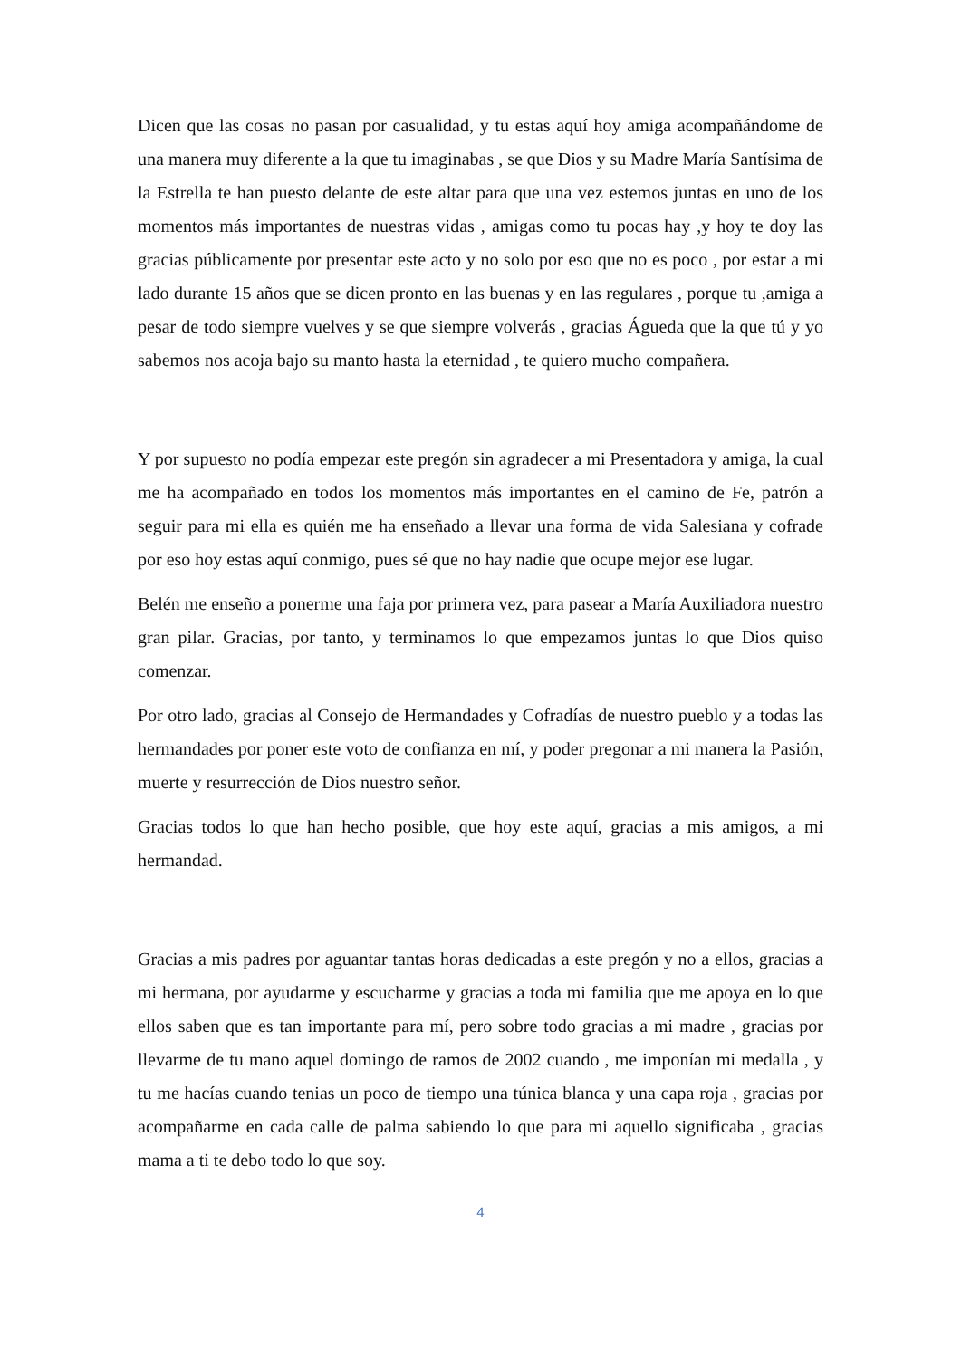Dicen que las cosas no pasan por casualidad, y tu estas aquí hoy amiga acompañándome de una manera muy diferente a la que tu imaginabas , se que Dios y su Madre María Santísima de la Estrella te han puesto delante de este altar para que una vez estemos juntas en uno de los momentos más importantes de nuestras vidas , amigas como tu pocas hay ,y hoy te doy las gracias públicamente por presentar este acto y no solo por eso que no es poco , por estar a mi lado durante 15 años que se dicen pronto en las buenas y en las regulares , porque tu ,amiga a pesar de todo siempre vuelves y se que siempre volverás , gracias Águeda que la que tú y yo sabemos nos acoja bajo su manto hasta la eternidad , te quiero mucho compañera.
Y por supuesto no podía empezar este pregón sin agradecer a mi Presentadora y amiga, la cual me ha acompañado en todos los momentos más importantes en el camino de Fe, patrón a seguir para mi ella es quién me ha enseñado a llevar una forma de vida Salesiana y cofrade por eso hoy estas aquí conmigo, pues sé que no hay nadie que ocupe mejor ese lugar.
Belén me enseño a ponerme una faja por primera vez, para pasear a María Auxiliadora nuestro gran pilar. Gracias, por tanto, y terminamos lo que empezamos juntas lo que Dios quiso comenzar.
Por otro lado, gracias al Consejo de Hermandades y Cofradías de nuestro pueblo y a todas las hermandades por poner este voto de confianza en mí, y poder pregonar a mi manera la Pasión, muerte y resurrección de Dios nuestro señor.
Gracias todos lo que han hecho posible, que hoy este aquí, gracias a mis amigos, a mi hermandad.
Gracias a mis padres por aguantar tantas horas dedicadas a este pregón y no a ellos, gracias a mi hermana, por ayudarme y escucharme y gracias a toda mi familia que me apoya en lo que ellos saben que es tan importante para mí, pero sobre todo gracias a mi madre , gracias por llevarme de tu mano aquel domingo de ramos de 2002 cuando , me imponían mi medalla , y tu me hacías cuando tenias un poco de tiempo una túnica blanca y una capa roja , gracias por acompañarme en cada calle de palma sabiendo lo que para mi aquello significaba , gracias mama a ti te debo todo lo que soy.
4